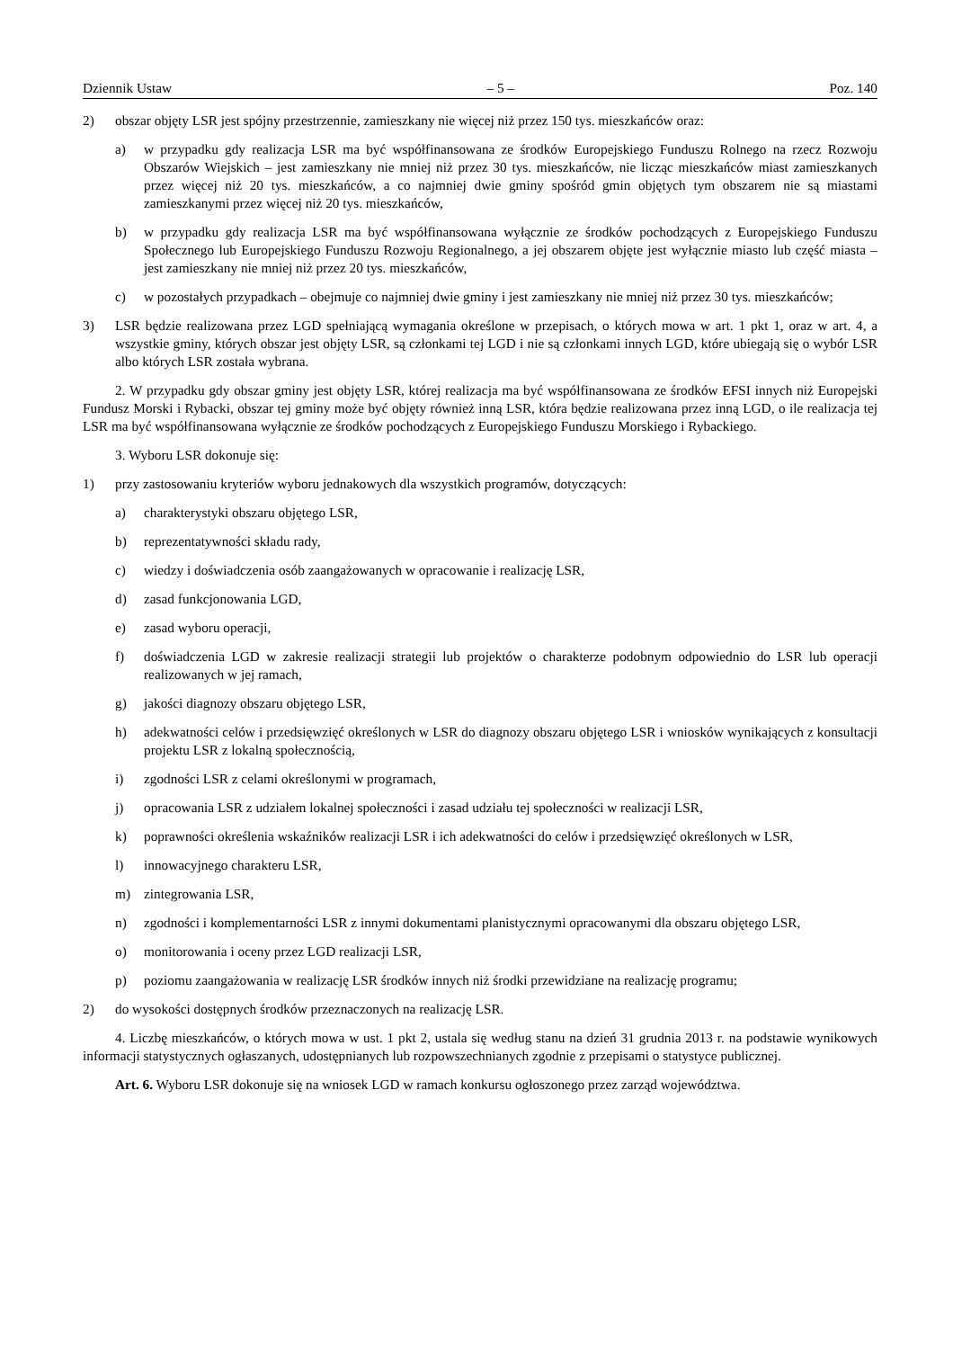Dziennik Ustaw – 5 – Poz. 140
2) obszar objęty LSR jest spójny przestrzennie, zamieszkany nie więcej niż przez 150 tys. mieszkańców oraz:
a) w przypadku gdy realizacja LSR ma być współfinansowana ze środków Europejskiego Funduszu Rolnego na rzecz Rozwoju Obszarów Wiejskich – jest zamieszkany nie mniej niż przez 30 tys. mieszkańców, nie licząc mieszkańców miast zamieszkanych przez więcej niż 20 tys. mieszkańców, a co najmniej dwie gminy spośród gmin objętych tym obszarem nie są miastami zamieszkanymi przez więcej niż 20 tys. mieszkańców,
b) w przypadku gdy realizacja LSR ma być współfinansowana wyłącznie ze środków pochodzących z Europejskiego Funduszu Społecznego lub Europejskiego Funduszu Rozwoju Regionalnego, a jej obszarem objęte jest wyłącznie miasto lub część miasta – jest zamieszkany nie mniej niż przez 20 tys. mieszkańców,
c) w pozostałych przypadkach – obejmuje co najmniej dwie gminy i jest zamieszkany nie mniej niż przez 30 tys. mieszkańców;
3) LSR będzie realizowana przez LGD spełniającą wymagania określone w przepisach, o których mowa w art. 1 pkt 1, oraz w art. 4, a wszystkie gminy, których obszar jest objęty LSR, są członkami tej LGD i nie są członkami innych LGD, które ubiegają się o wybór LSR albo których LSR została wybrana.
2. W przypadku gdy obszar gminy jest objęty LSR, której realizacja ma być współfinansowana ze środków EFSI innych niż Europejski Fundusz Morski i Rybacki, obszar tej gminy może być objęty również inną LSR, która będzie realizowana przez inną LGD, o ile realizacja tej LSR ma być współfinansowana wyłącznie ze środków pochodzących z Europejskiego Funduszu Morskiego i Rybackiego.
3. Wyboru LSR dokonuje się:
1) przy zastosowaniu kryteriów wyboru jednakowych dla wszystkich programów, dotyczących:
a) charakterystyki obszaru objętego LSR,
b) reprezentatywności składu rady,
c) wiedzy i doświadczenia osób zaangażowanych w opracowanie i realizację LSR,
d) zasad funkcjonowania LGD,
e) zasad wyboru operacji,
f) doświadczenia LGD w zakresie realizacji strategii lub projektów o charakterze podobnym odpowiednio do LSR lub operacji realizowanych w jej ramach,
g) jakości diagnozy obszaru objętego LSR,
h) adekwatności celów i przedsięwzięć określonych w LSR do diagnozy obszaru objętego LSR i wniosków wynikających z konsultacji projektu LSR z lokalną społecznością,
i) zgodności LSR z celami określonymi w programach,
j) opracowania LSR z udziałem lokalnej społeczności i zasad udziału tej społeczności w realizacji LSR,
k) poprawności określenia wskaźników realizacji LSR i ich adekwatności do celów i przedsięwzięć określonych w LSR,
l) innowacyjnego charakteru LSR,
m) zintegrowania LSR,
n) zgodności i komplementarności LSR z innymi dokumentami planistycznymi opracowanymi dla obszaru objętego LSR,
o) monitorowania i oceny przez LGD realizacji LSR,
p) poziomu zaangażowania w realizację LSR środków innych niż środki przewidziane na realizację programu;
2) do wysokości dostępnych środków przeznaczonych na realizację LSR.
4. Liczbę mieszkańców, o których mowa w ust. 1 pkt 2, ustala się według stanu na dzień 31 grudnia 2013 r. na podstawie wynikowych informacji statystycznych ogłaszanych, udostępnianych lub rozpowszechnianych zgodnie z przepisami o statystyce publicznej.
Art. 6. Wyboru LSR dokonuje się na wniosek LGD w ramach konkursu ogłoszonego przez zarząd województwa.